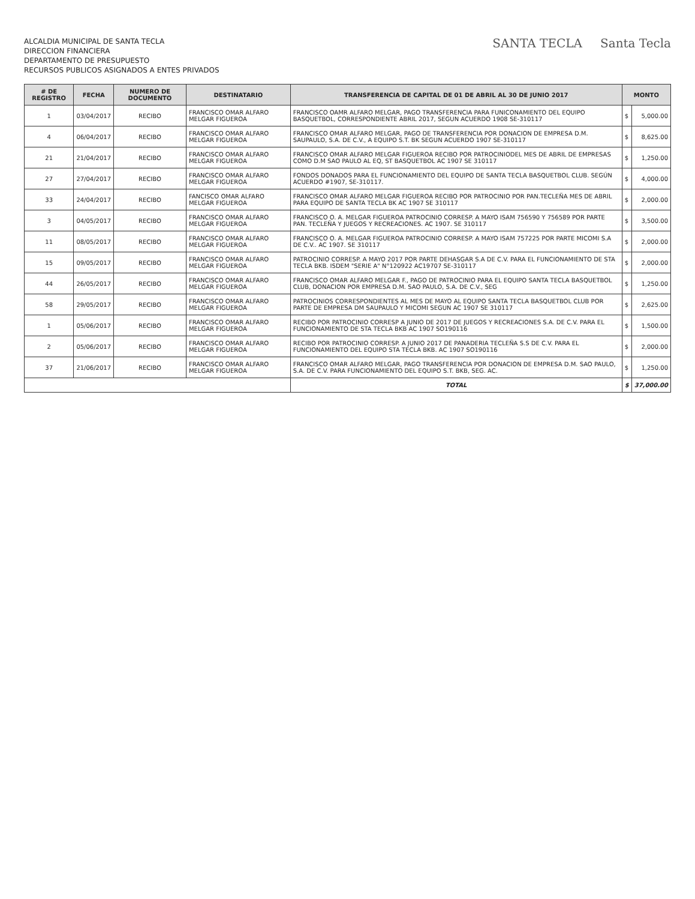ALCALDIA MUNICIPAL DE SANTA TECLA
DIRECCION FINANCIERA
DEPARTAMENTO DE PRESUPUESTO
RECURSOS PUBLICOS ASIGNADOS A ENTES PRIVADOS
SANTA TECLA Santa Tecla
| # DE REGISTRO | FECHA | NUMERO DE DOCUMENTO | DESTINATARIO | TRANSFERENCIA DE CAPITAL DE 01 DE ABRIL AL 30 DE JUNIO 2017 | MONTO | |
| --- | --- | --- | --- | --- | --- | --- |
| 1 | 03/04/2017 | RECIBO | FRANCISCO OMAR ALFARO MELGAR FIGUEROA | FRANCISCO OAMR ALFARO MELGAR, PAGO TRANSFERENCIA PARA FUNICONAMIENTO DEL EQUIPO BASQUETBOL, CORRESPONDIENTE ABRIL 2017, SEGUN ACUERDO 1908 SE-310117 | $ | 5,000.00 |
| 4 | 06/04/2017 | RECIBO | FRANCISCO OMAR ALFARO MELGAR FIGUEROA | FRANCISCO OMAR ALFARO MELGAR, PAGO DE TRANSFERENCIA POR DONACION DE EMPRESA D.M. SAUPAULO, S.A. DE C.V., A EQUIPO S.T. BK SEGUN ACUERDO 1907 SE-310117 | $ | 8,625.00 |
| 21 | 21/04/2017 | RECIBO | FRANCISCO OMAR ALFARO MELGAR FIGUEROA | FRANCISCO OMAR ALFARO MELGAR FIGUEROA RECIBO POR PATROCINIODEL MES DE ABRIL DE EMPRESAS COMO D.M SAO PAULO AL EQ, ST BASQUETBOL AC 1907 SE 310117 | $ | 1,250.00 |
| 27 | 27/04/2017 | RECIBO | FRANCISCO OMAR ALFARO MELGAR FIGUEROA | FONDOS DONADOS PARA EL FUNCIONAMIENTO DEL EQUIPO DE SANTA TECLA BASQUETBOL CLUB. SEGÚN ACUERDO #1907, SE-310117. | $ | 4,000.00 |
| 33 | 24/04/2017 | RECIBO | FANCISCO OMAR ALFARO MELGAR FIGUEROA | FRANCISCO OMAR ALFARO MELGAR FIGUEROA RECIBO POR PATROCINIO POR PAN.TECLEÑA MES DE ABRIL PARA EQUIPO DE SANTA TECLA BK AC 1907 SE 310117 | $ | 2,000.00 |
| 3 | 04/05/2017 | RECIBO | FRANCISCO OMAR ALFARO MELGAR FIGUEROA | FRANCISCO O. A. MELGAR FIGUEROA PATROCINIO CORRESP. A MAYO ISAM 756590 Y 756589 POR PARTE PAN. TECLEÑA Y JUEGOS Y RECREACIONES. AC 1907. SE 310117 | $ | 3,500.00 |
| 11 | 08/05/2017 | RECIBO | FRANCISCO OMAR ALFARO MELGAR FIGUEROA | FRANCISCO O. A. MELGAR FIGUEROA PATROCINIO CORRESP. A MAYO ISAM 757225 POR PARTE MICOMI S.A DE C.V.. AC 1907. SE 310117 | $ | 2,000.00 |
| 15 | 09/05/2017 | RECIBO | FRANCISCO OMAR ALFARO MELGAR FIGUEROA | PATROCINIO CORRESP. A MAYO 2017 POR PARTE DEHASGAR S.A DE C.V. PARA EL FUNCIONAMIENTO DE STA TECLA BKB. ISDEM "SERIE A" N°120922 AC19707 SE-310117 | $ | 2,000.00 |
| 44 | 26/05/2017 | RECIBO | FRANCISCO OMAR ALFARO MELGAR FIGUEROA | FRANCISCO OMAR ALFARO MELGAR F., PAGO DE PATROCINIO PARA EL EQUIPO SANTA TECLA BASQUETBOL CLUB, DONACION POR EMPRESA D.M. SAO PAULO, S.A. DE C.V., SEG | $ | 1,250.00 |
| 58 | 29/05/2017 | RECIBO | FRANCISCO OMAR ALFARO MELGAR FIGUEROA | PATROCINIOS CORRESPONDIENTES AL MES DE MAYO AL EQUIPO SANTA TECLA BASQUETBOL CLUB POR PARTE DE EMPRESA DM SAUPAULO Y MICOMI SEGUN AC 1907 SE 310117 | $ | 2,625.00 |
| 1 | 05/06/2017 | RECIBO | FRANCISCO OMAR ALFARO MELGAR FIGUEROA | RECIBO POR PATROCINIO CORRESP A JUNIO DE 2017 DE JUEGOS Y RECREACIONES S.A. DE C.V. PARA EL FUNCIONAMIENTO DE STA TECLA BKB AC 1907 SO190116 | $ | 1,500.00 |
| 2 | 05/06/2017 | RECIBO | FRANCISCO OMAR ALFARO MELGAR FIGUEROA | RECIBO POR PATROCINIO CORRESP. A JUNIO 2017 DE PANADERIA TECLEÑA S.S DE C.V. PARA EL FUNCIONAMIENTO DEL EQUIPO STA TECLA BKB. AC 1907 SO190116 | $ | 2,000.00 |
| 37 | 21/06/2017 | RECIBO | FRANCISCO OMAR ALFARO MELGAR FIGUEROA | FRANCISCO OMAR ALFARO MELGAR, PAGO TRANSFERENCIA POR DONACION DE EMPRESA D.M. SAO PAULO, S.A. DE C.V. PARA FUNCIONAMIENTO DEL EQUIPO S.T. BKB, SEG. AC. | $ | 1,250.00 |
| | | | | TOTAL | $ | 37,000.00 |